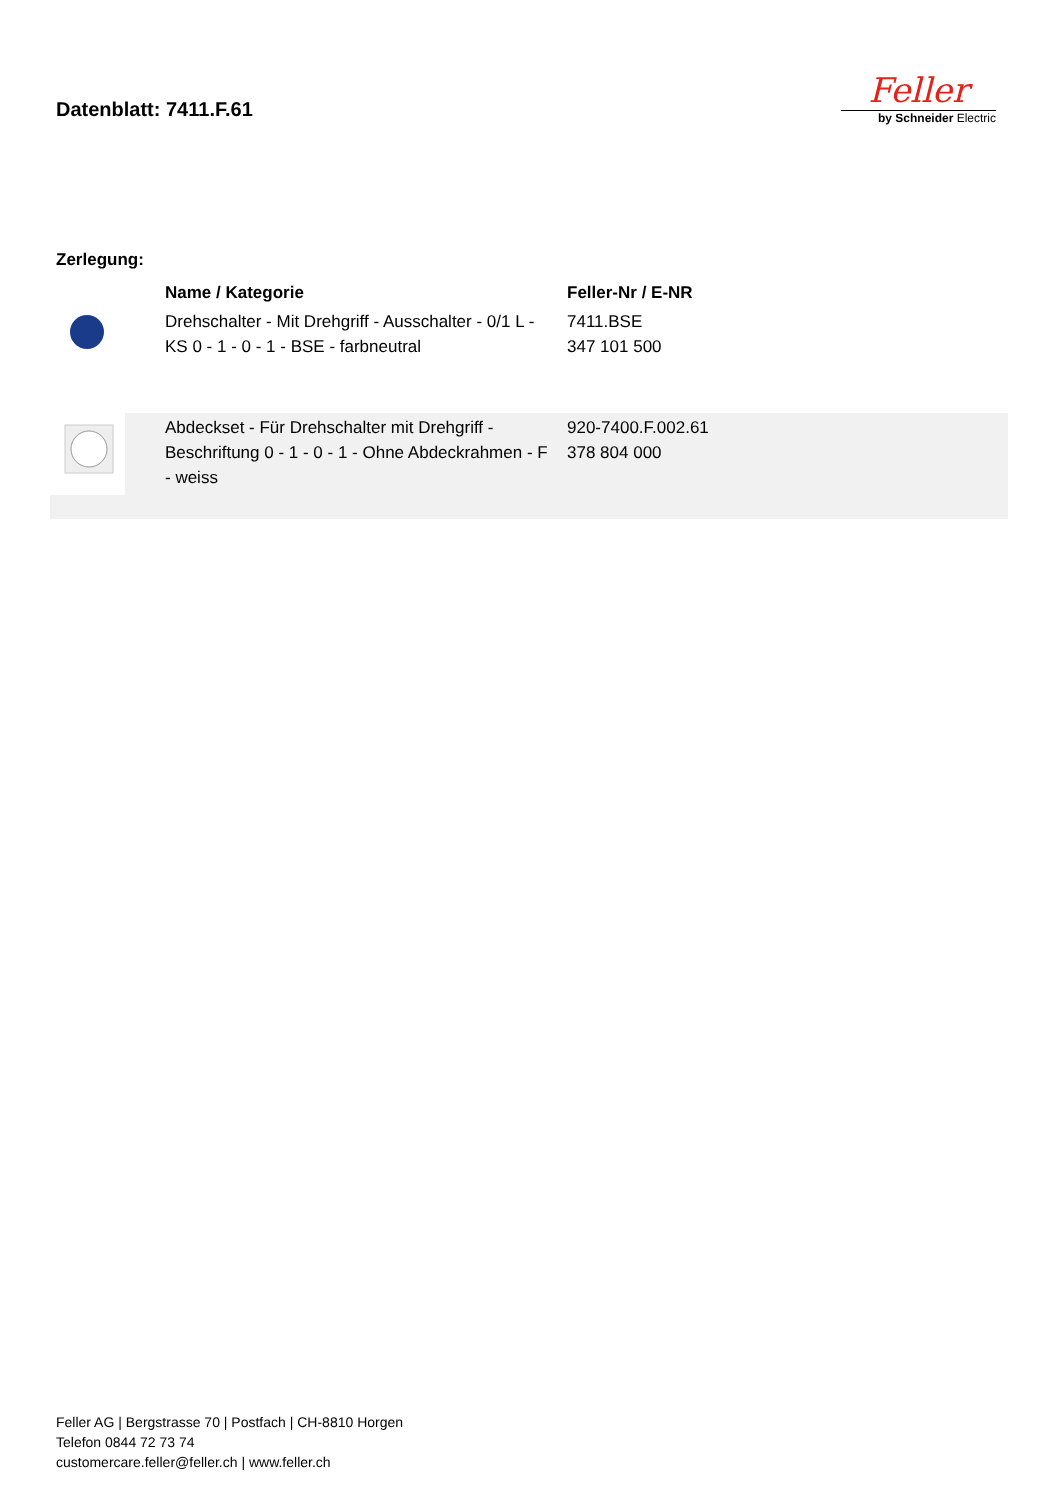Datenblatt: 7411.F.61
Feller
by Schneider Electric
Zerlegung:
| | Name / Kategorie | Feller-Nr / E-NR |
| --- | --- | --- |
| | Drehschalter - Mit Drehgriff - Ausschalter - 0/1 L - KS 0 - 1 - 0 - 1 - BSE - farbneutral | 7411.BSE 347 101 500 |
| | Abdeckset - Für Drehschalter mit Drehgriff - Beschriftung 0 - 1 - 0 - 1 - Ohne Abdeckrahmen - F - weiss | 920-7400.F.002.61 378 804 000 |
Feller AG | Bergstrasse 70 | Postfach | CH-8810 Horgen
Telefon 0844 72 73 74
customercare.feller@feller.ch | www.feller.ch